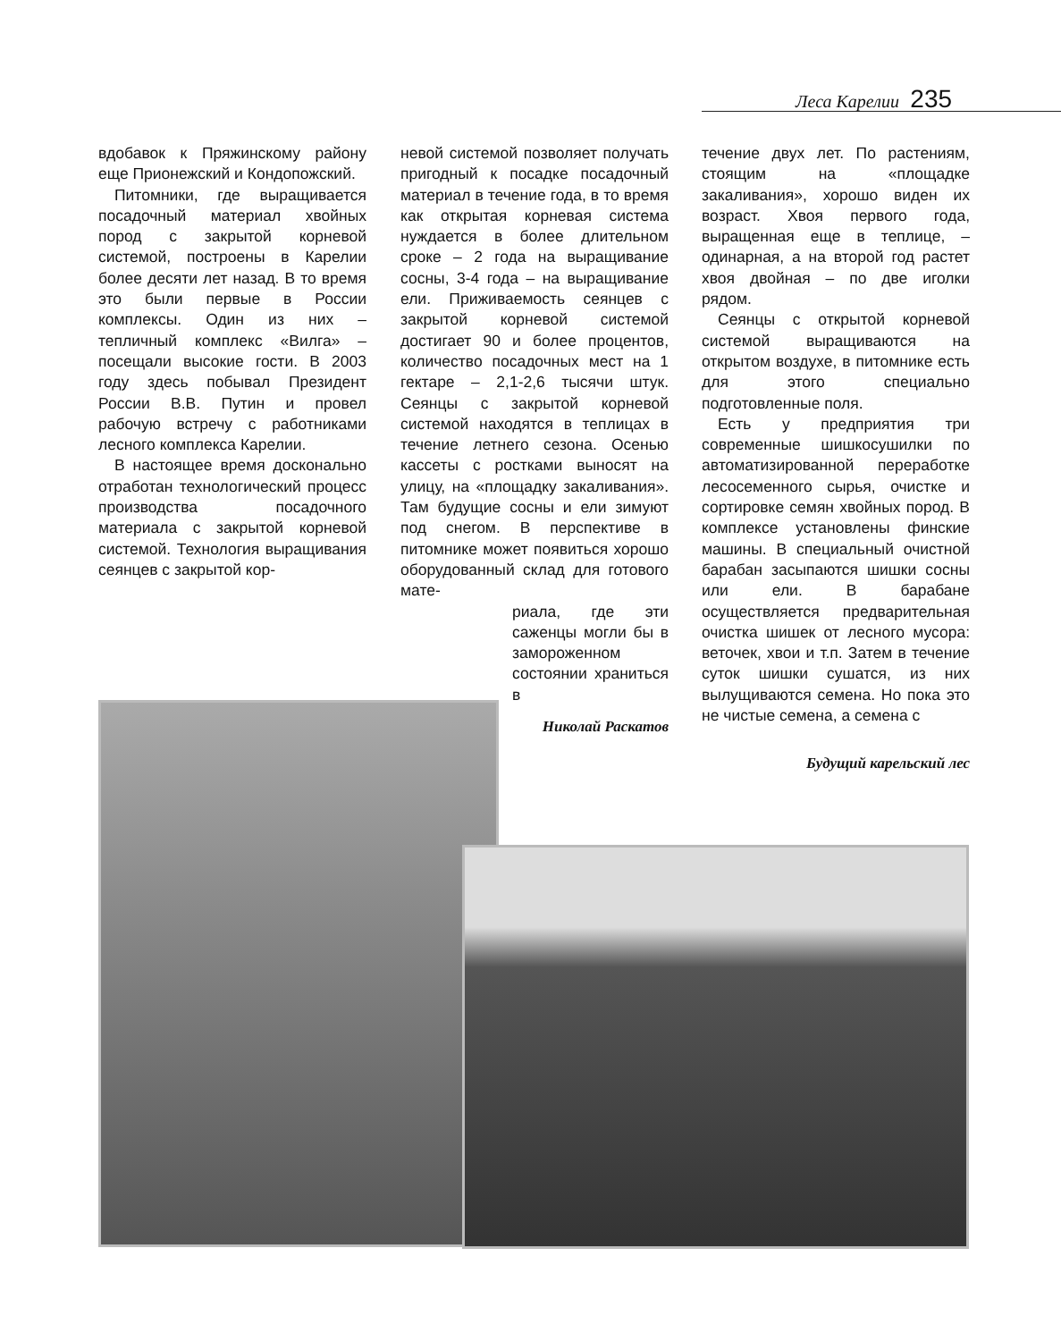Леса Карелии 235
вдобавок к Пряжинскому району еще Прионежский и Кондопожский.
Питомники, где выращивается посадочный материал хвойных пород с закрытой корневой системой, построены в Карелии более десяти лет назад. В то время это были первые в России комплексы. Один из них – тепличный комплекс «Вилга» – посещали высокие гости. В 2003 году здесь побывал Президент России В.В. Путин и провел рабочую встречу с работниками лесного комплекса Карелии.
В настоящее время досконально отработан технологический процесс производства посадочного материала с закрытой корневой системой. Технология выращивания сеянцев с закрытой кор-
невой системой позволяет получать пригодный к посадке посадочный материал в течение года, в то время как открытая корневая система нуждается в более длительном сроке – 2 года на выращивание сосны, 3-4 года – на выращивание ели. Приживаемость сеянцев с закрытой корневой системой достигает 90 и более процентов, количество посадочных мест на 1 гектаре – 2,1-2,6 тысячи штук. Сеянцы с закрытой корневой системой находятся в теплицах в течение летнего сезона. Осенью кассеты с ростками выносят на улицу, на «площадку закаливания». Там будущие сосны и ели зимуют под снегом. В перспективе в питомнике может появиться хорошо оборудованный склад для готового мате-
риала, где эти саженцы могли бы в замороженном состоянии храниться в
Николай Раскатов
течение двух лет. По растениям, стоящим на «площадке закаливания», хорошо виден их возраст. Хвоя первого года, выращенная еще в теплице, – одинарная, а на второй год растет хвоя двойная – по две иголки рядом.
Сеянцы с открытой корневой системой выращиваются на открытом воздухе, в питомнике есть для этого специально подготовленные поля.
Есть у предприятия три современные шишкосушилки по автоматизированной переработке лесосеменного сырья, очистке и сортировке семян хвойных пород. В комплексе установлены финские машины. В специальный очистной барабан засыпаются шишки сосны или ели. В барабане осуществляется предварительная очистка шишек от лесного мусора: веточек, хвои и т.п. Затем в течение суток шишки сушатся, из них вылущиваются семена. Но пока это не чистые семена, а семена с
Будущий карельский лес